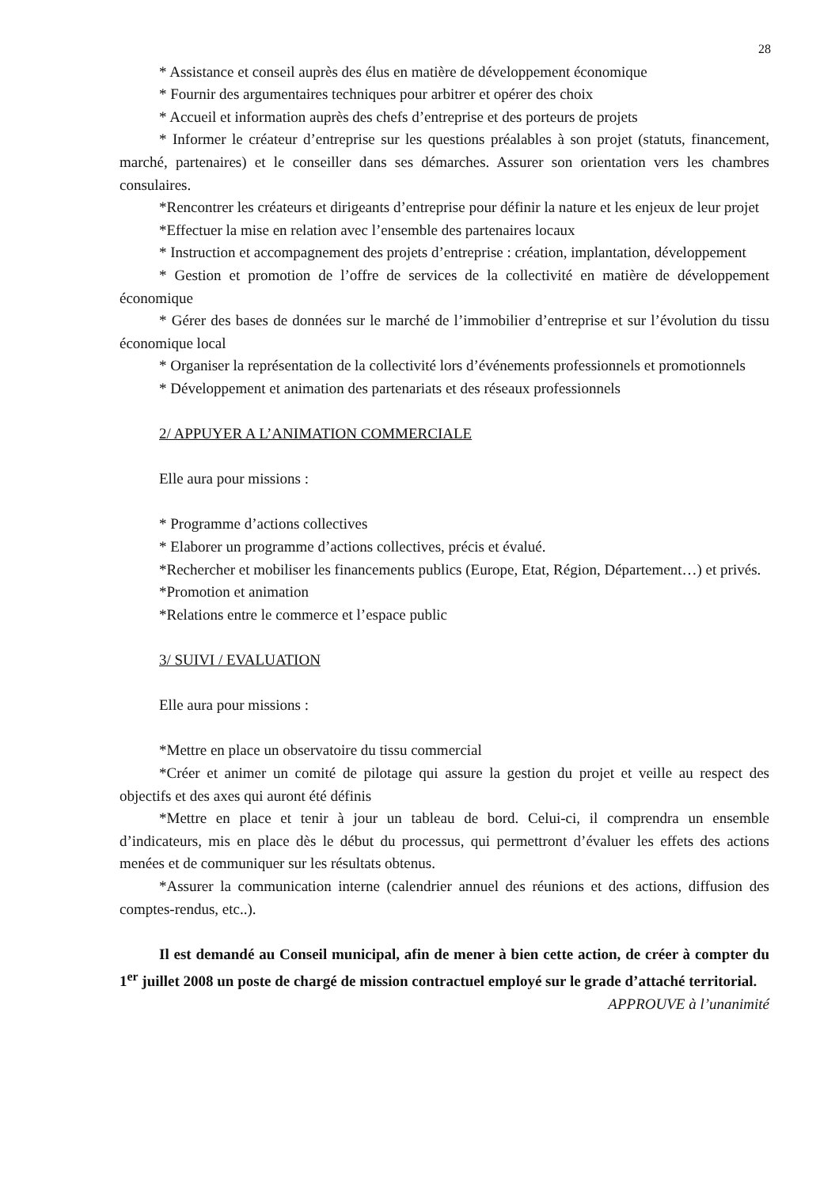28
* Assistance et conseil auprès des élus en matière de développement économique
* Fournir des argumentaires techniques pour arbitrer et opérer des choix
* Accueil et information auprès des chefs d’entreprise et des porteurs de projets
* Informer le créateur d’entreprise sur les questions préalables à son projet (statuts, financement, marché, partenaires) et le conseiller dans ses démarches. Assurer son orientation vers les chambres consulaires.
*Rencontrer les créateurs et dirigeants d’entreprise pour définir la nature et les enjeux de leur projet
*Effectuer la mise en relation avec l’ensemble des partenaires locaux
* Instruction et accompagnement des projets d’entreprise : création, implantation, développement
* Gestion et promotion de l’offre de services de la collectivité en matière de développement économique
* Gérer des bases de données sur le marché de l’immobilier d’entreprise et sur l’évolution du tissu économique local
* Organiser la représentation de la collectivité lors d’événements professionnels et promotionnels
* Développement et animation des partenariats et des réseaux professionnels
2/ APPUYER A L’ANIMATION COMMERCIALE
Elle aura pour missions :
* Programme d’actions collectives
* Elaborer un programme d’actions collectives, précis et évalué.
*Rechercher et mobiliser les financements publics (Europe, Etat, Région, Département…) et privés.
*Promotion et animation
*Relations entre le commerce et l’espace public
3/ SUIVI / EVALUATION
Elle aura pour missions :
*Mettre en place un observatoire du tissu commercial
*Créer et animer un comité de pilotage qui assure la gestion du projet et veille au respect des objectifs et des axes qui auront été définis
*Mettre en place et tenir à jour un tableau de bord. Celui-ci, il comprendra un ensemble d’indicateurs, mis en place dès le début du processus, qui permettront d’évaluer les effets des actions menées et de communiquer sur les résultats obtenus.
*Assurer la communication interne (calendrier annuel des réunions et des actions, diffusion des comptes-rendus, etc..).
Il est demandé au Conseil municipal, afin de mener à bien cette action, de créer à compter du 1<sup>er</sup> juillet 2008 un poste de chargé de mission contractuel employé sur le grade d’attaché territorial.
APPROUVE à l’unanimité